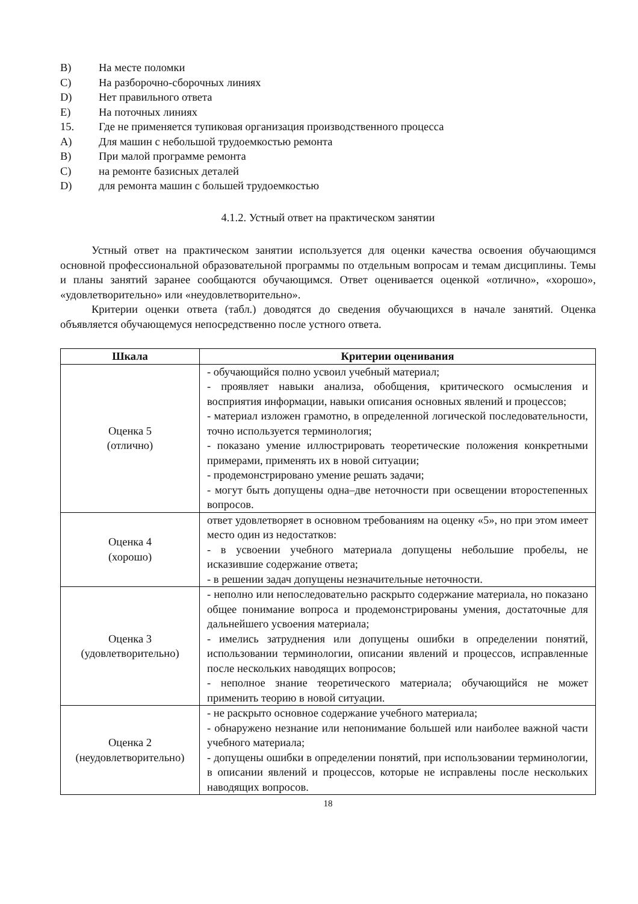B) На месте поломки
C) На разборочно-сборочных линиях
D) Нет правильного ответа
E) На поточных линиях
15. Где не применяется тупиковая организация производственного процесса
A) Для машин с небольшой трудоемкостью ремонта
B) При малой программе ремонта
C) на ремонте базисных деталей
D) для ремонта машин с большей трудоемкостью
4.1.2. Устный ответ на практическом занятии
Устный ответ на практическом занятии используется для оценки качества освоения обучающимся основной профессиональной образовательной программы по отдельным вопросам и темам дисциплины. Темы и планы занятий заранее сообщаются обучающимся. Ответ оценивается оценкой «отлично», «хорошо», «удовлетворительно» или «неудовлетворительно».
Критерии оценки ответа (табл.) доводятся до сведения обучающихся в начале занятий. Оценка объявляется обучающемуся непосредственно после устного ответа.
| Шкала | Критерии оценивания |
| --- | --- |
| Оценка 5 (отлично) | - обучающийся полно усвоил учебный материал; - проявляет навыки анализа, обобщения, критического осмысления и восприятия информации, навыки описания основных явлений и процессов; - материал изложен грамотно, в определенной логической последовательности, точно используется терминология; - показано умение иллюстрировать теоретические положения конкретными примерами, применять их в новой ситуации; - продемонстрировано умение решать задачи; - могут быть допущены одна–две неточности при освещении второстепенных вопросов. |
| Оценка 4 (хорошо) | ответ удовлетворяет в основном требованиям на оценку «5», но при этом имеет место один из недостатков: - в усвоении учебного материала допущены небольшие пробелы, не исказившие содержание ответа; - в решении задач допущены незначительные неточности. |
| Оценка 3 (удовлетворительно) | - неполно или непоследовательно раскрыто содержание материала, но показано общее понимание вопроса и продемонстрированы умения, достаточные для дальнейшего усвоения материала; - имелись затруднения или допущены ошибки в определении понятий, использовании терминологии, описании явлений и процессов, исправленные после нескольких наводящих вопросов; - неполное знание теоретического материала; обучающийся не может применить теорию в новой ситуации. |
| Оценка 2 (неудовлетворительно) | - не раскрыто основное содержание учебного материала; - обнаружено незнание или непонимание большей или наиболее важной части учебного материала; - допущены ошибки в определении понятий, при использовании терминологии, в описании явлений и процессов, которые не исправлены после нескольких наводящих вопросов. |
18